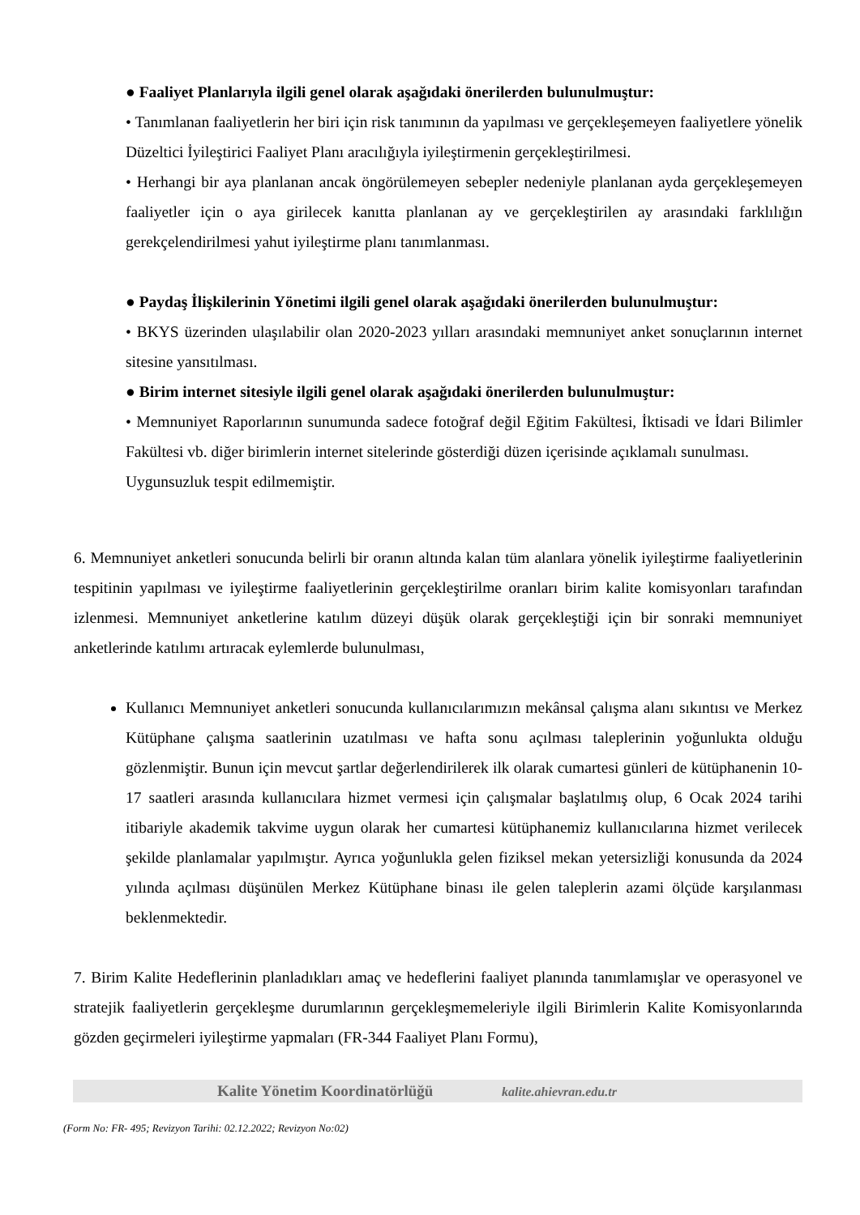● Faaliyet Planlarıyla ilgili genel olarak aşağıdaki önerilerden bulunulmuştur:
• Tanımlanan faaliyetlerin her biri için risk tanımının da yapılması ve gerçekleşemeyen faaliyetlere yönelik Düzeltici İyileştirici Faaliyet Planı aracılığıyla iyileştirmenin gerçekleştirilmesi.
• Herhangi bir aya planlanan ancak öngörülemeyen sebepler nedeniyle planlanan ayda gerçekleşemeyen faaliyetler için o aya girilecek kanıtta planlanan ay ve gerçekleştirilen ay arasındaki farklılığın gerekçelendirilmesi yahut iyileştirme planı tanımlanması.
● Paydaş İlişkilerinin Yönetimi ilgili genel olarak aşağıdaki önerilerden bulunulmuştur:
• BKYS üzerinden ulaşılabilir olan 2020-2023 yılları arasındaki memnuniyet anket sonuçlarının internet sitesine yansıtılması.
● Birim internet sitesiyle ilgili genel olarak aşağıdaki önerilerden bulunulmuştur:
• Memnuniyet Raporlarının sunumunda sadece fotoğraf değil Eğitim Fakültesi, İktisadi ve İdari Bilimler Fakültesi vb. diğer birimlerin internet sitelerinde gösterdiği düzen içerisinde açıklamalı sunulması.
Uygunsuzluk tespit edilmemiştir.
6. Memnuniyet anketleri sonucunda belirli bir oranın altında kalan tüm alanlara yönelik iyileştirme faaliyetlerinin tespitinin yapılması ve iyileştirme faaliyetlerinin gerçekleştirilme oranları birim kalite komisyonları tarafından izlenmesi. Memnuniyet anketlerine katılım düzeyi düşük olarak gerçekleştiği için bir sonraki memnuniyet anketlerinde katılımı artıracak eylemlerde bulunulması,
Kullanıcı Memnuniyet anketleri sonucunda kullanıcılarımızın mekânsal çalışma alanı sıkıntısı ve Merkez Kütüphane çalışma saatlerinin uzatılması ve hafta sonu açılması taleplerinin yoğunlukta olduğu gözlenmiştir. Bunun için mevcut şartlar değerlendirilerek ilk olarak cumartesi günleri de kütüphanenin 10-17 saatleri arasında kullanıcılara hizmet vermesi için çalışmalar başlatılmış olup, 6 Ocak 2024 tarihi itibariyle akademik takvime uygun olarak her cumartesi kütüphanemiz kullanıcılarına hizmet verilecek şekilde planlamalar yapılmıştır. Ayrıca yoğunlukla gelen fiziksel mekan yetersizliği konusunda da 2024 yılında açılması düşünülen Merkez Kütüphane binası ile gelen taleplerin azami ölçüde karşılanması beklenmektedir.
7. Birim Kalite Hedeflerinin planladıkları amaç ve hedeflerini faaliyet planında tanımlamışlar ve operasyonel ve stratejik faaliyetlerin gerçekleşme durumlarının gerçekleşmemeleriyle ilgili Birimlerin Kalite Komisyonlarında gözden geçirmeleri iyileştirme yapmaları (FR-344 Faaliyet Planı Formu),
Kalite Yönetim Koordinatörlüğü kalite.ahievran.edu.tr
(Form No: FR- 495; Revizyon Tarihi: 02.12.2022; Revizyon No:02)